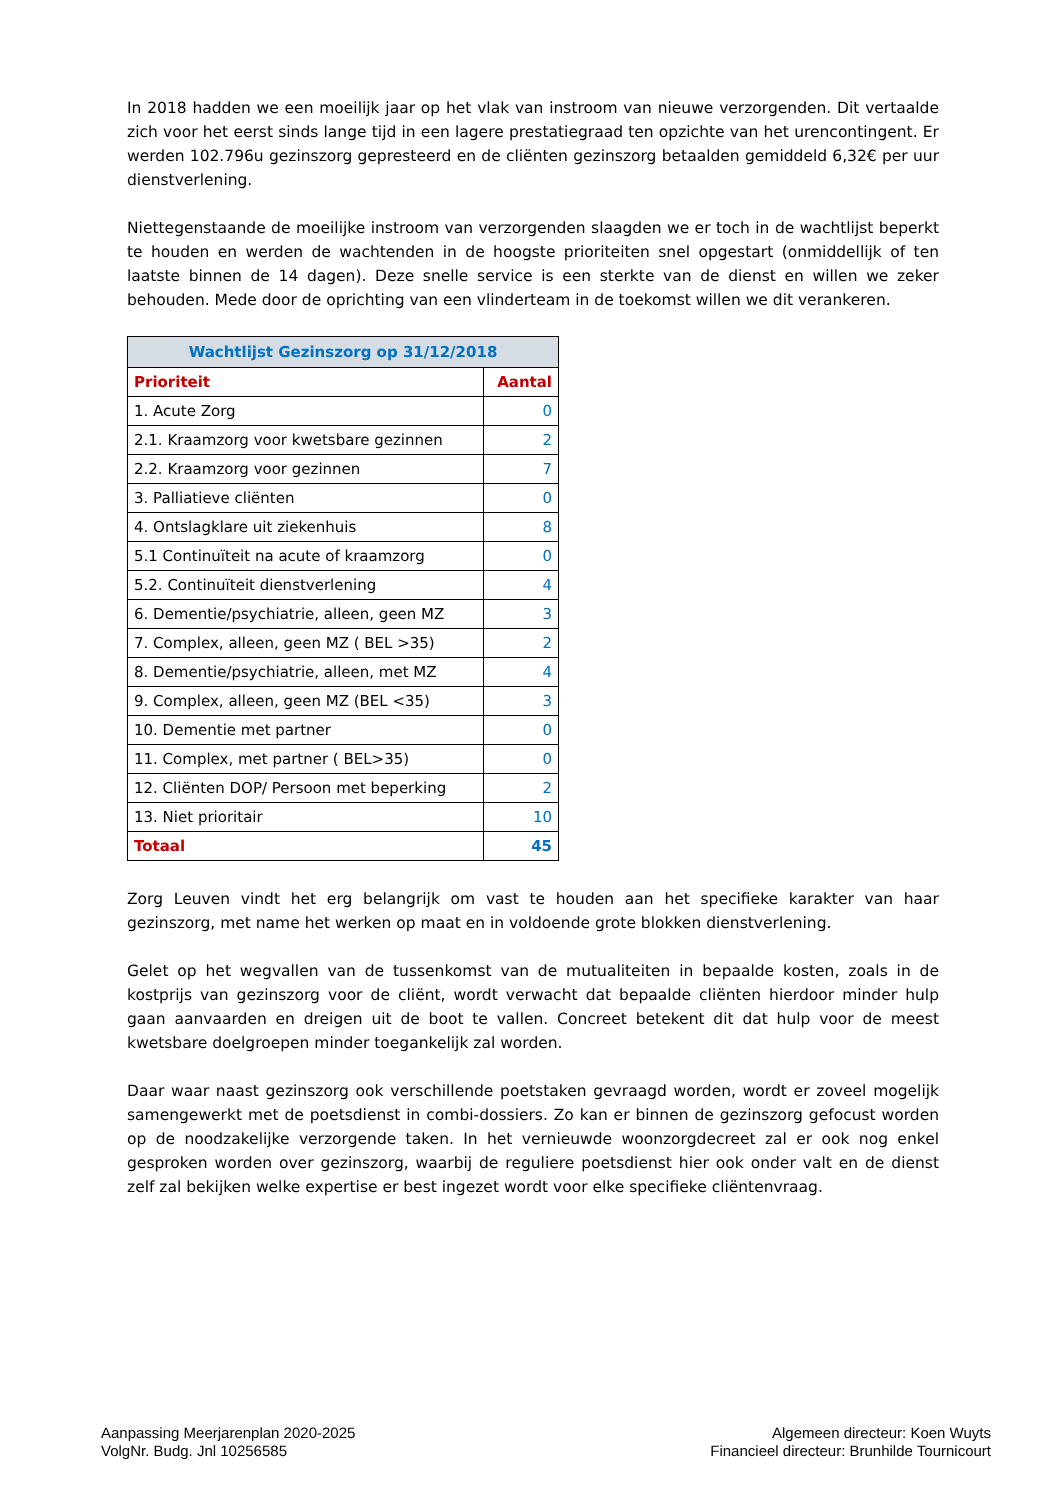In 2018 hadden we een moeilijk jaar op het vlak van instroom van nieuwe verzorgenden. Dit vertaalde zich voor het eerst sinds lange tijd in een lagere prestatiegraad ten opzichte van het urencontingent. Er werden 102.796u gezinszorg gepresteerd en de cliënten gezinszorg betaalden gemiddeld 6,32€ per uur dienstverlening.
Niettegenstaande de moeilijke instroom van verzorgenden slaagden we er toch in de wachtlijst beperkt te houden en werden de wachtenden in de hoogste prioriteiten snel opgestart (onmiddellijk of ten laatste binnen de 14 dagen). Deze snelle service is een sterkte van de dienst en willen we zeker behouden. Mede door de oprichting van een vlinderteam in de toekomst willen we dit verankeren.
| Wachtlijst Gezinszorg op 31/12/2018 | |
| --- | --- |
| Prioriteit | Aantal |
| 1. Acute Zorg | 0 |
| 2.1. Kraamzorg voor kwetsbare gezinnen | 2 |
| 2.2. Kraamzorg voor gezinnen | 7 |
| 3. Palliatieve cliënten | 0 |
| 4. Ontslagklare uit ziekenhuis | 8 |
| 5.1 Continuïteit na acute of kraamzorg | 0 |
| 5.2. Continuïteit dienstverlening | 4 |
| 6. Dementie/psychiatrie, alleen, geen MZ | 3 |
| 7. Complex, alleen, geen MZ ( BEL >35) | 2 |
| 8. Dementie/psychiatrie, alleen, met MZ | 4 |
| 9. Complex, alleen, geen MZ (BEL <35) | 3 |
| 10. Dementie met partner | 0 |
| 11. Complex, met partner ( BEL>35) | 0 |
| 12. Cliënten DOP/ Persoon met beperking | 2 |
| 13. Niet prioritair | 10 |
| Totaal | 45 |
Zorg Leuven vindt het erg belangrijk om vast te houden aan het specifieke karakter van haar gezinszorg, met name het werken op maat en in voldoende grote blokken dienstverlening.
Gelet op het wegvallen van de tussenkomst van de mutualiteiten in bepaalde kosten, zoals in de kostprijs van gezinszorg voor de cliënt, wordt verwacht dat bepaalde cliënten hierdoor minder hulp gaan aanvaarden en dreigen uit de boot te vallen. Concreet betekent dit dat hulp voor de meest kwetsbare doelgroepen minder toegankelijk zal worden.
Daar waar naast gezinszorg ook verschillende poetstaken gevraagd worden, wordt er zoveel mogelijk samengewerkt met de poetsdienst in combi-dossiers. Zo kan er binnen de gezinszorg gefocust worden op de noodzakelijke verzorgende taken. In het vernieuwde woonzorgdecreet zal er ook nog enkel gesproken worden over gezinszorg, waarbij de reguliere poetsdienst hier ook onder valt en de dienst zelf zal bekijken welke expertise er best ingezet wordt voor elke specifieke cliëntenvraag.
Aanpassing Meerjarenplan 2020-2025
VolgNr. Budg. Jnl 10256585
Algemeen directeur: Koen Wuyts
Financieel directeur: Brunhilde Tournicourt